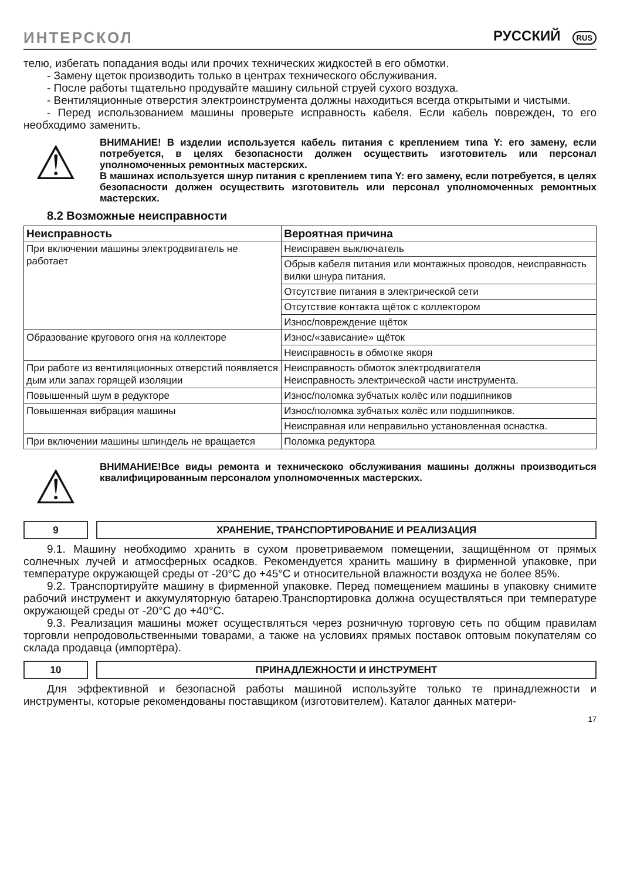ИНТЕРСКОЛ
РУССКИЙ RUS
телю, избегать попадания воды или прочих технических жидкостей в его обмотки.
- Замену щеток производить только в центрах технического обслуживания.
- После работы тщательно продувайте машину сильной струей сухого воздуха.
- Вентиляционные отверстия электроинструмента должны находиться всегда открытыми и чистыми.
- Перед использованием машины проверьте исправность кабеля. Если кабель поврежден, то его необходимо заменить.
⚠
ВНИМАНИЕ! В изделии используется кабель питания с креплением типа Y: его замену, если потребуется, в целях безопасности должен осуществить изготовитель или персонал уполномоченных ремонтных мастерских.
В машинах используется шнур питания с креплением типа Y: его замену, если потребуется, в целях безопасности должен осуществить изготовитель или персонал уполномоченных ремонтных мастерских.
8.2 Возможные неисправности
| Неисправность | Вероятная причина |
| --- | --- |
| При включении машины электродвигатель не работает | Неисправен выключатель |
| | Обрыв кабеля питания или монтажных проводов, неисправность вилки шнура питания. |
| | Отсутствие питания в электрической сети |
| | Отсутствие контакта щёток с коллектором |
| | Износ/повреждение щёток |
| Образование кругового огня на коллекторе | Износ/«зависание» щёток |
| | Неисправность в обмотке якоря |
| При работе из вентиляционных отверстий появляется дым или запах горящей изоляции | Неисправность обмоток электродвигателя Неисправность электрической части инструмента. |
| Повышенный шум в редукторе | Износ/поломка зубчатых колёс или подшипников |
| Повышенная вибрация машины | Износ/поломка зубчатых колёс или подшипников. |
| | Неисправная или неправильно установленная оснастка. |
| При включении машины шпиндель не вращается | Поломка редуктора |
⚠
ВНИМАНИЕ!Все виды ремонта и техническоко обслуживания машины должны производиться квалифицированным персоналом уполномоченных мастерских.
9 ХРАНЕНИЕ, ТРАНСПОРТИРОВАНИЕ И РЕАЛИЗАЦИЯ
9.1. Машину необходимо хранить в сухом проветриваемом помещении, защищённом от прямых солнечных лучей и атмосферных осадков. Рекомендуется хранить машину в фирменной упаковке, при температуре окружающей среды от -20°С до +45°С и относительной влажности воздуха не более 85%.
9.2. Транспортируйте машину в фирменной упаковке. Перед помещением машины в упаковку снимите рабочий инструмент и аккумуляторную батарею.Транспортировка должна осуществляться при температуре окружающей среды от -20°С до +40°С.
9.3. Реализация машины может осуществляться через розничную торговую сеть по общим правилам торговли непродовольственными товарами, а также на условиях прямых поставок оптовым покупателям со склада продавца (импортёра).
10 ПРИНАДЛЕЖНОСТИ И ИНСТРУМЕНТ
Для эффективной и безопасной работы машиной используйте только те принадлежности и инструменты, которые рекомендованы поставщиком (изготовителем). Каталог данных матери-
17